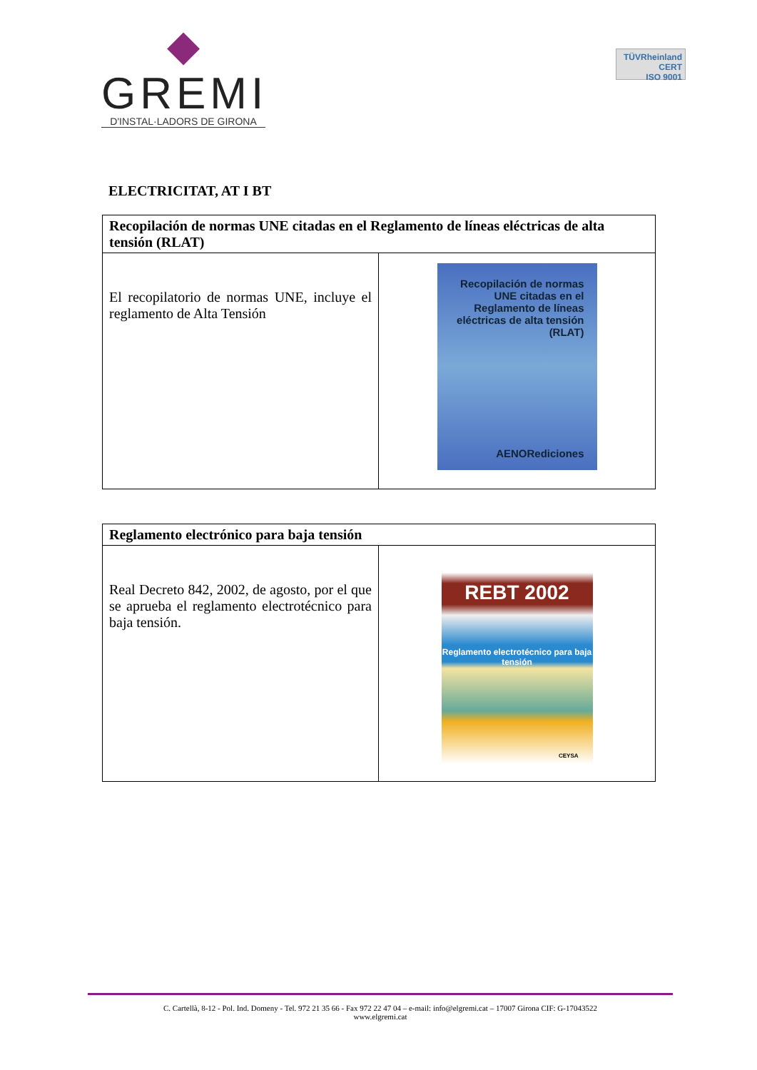◆
GREMI
D'INSTAL·LADORS DE GIRONA
TÜVRheinland
CERT
ISO 9001
ELECTRICITAT, AT I BT
| Recopilación de normas UNE citadas en el Reglamento de líneas eléctricas de alta tensión (RLAT) | |
| --- | --- |
| El recopilatorio de normas UNE, incluye el reglamento de Alta Tensión | Recopilación de normas UNE citadas en el Reglamento de líneas eléctricas de alta tensión (RLAT) AENORediciones |
| Reglamento electrónico para baja tensión | |
| --- | --- |
| Real Decreto 842, 2002, de agosto, por el que se aprueba el reglamento electrotécnico para baja tensión. | REBT 2002 Reglamento electrotécnico para baja tensión CEYSA |
C. Cartellà, 8-12 - Pol. Ind. Domeny - Tel. 972 21 35 66 - Fax 972 22 47 04 – e-mail: info@elgremi.cat – 17007 Girona CIF: G-17043522
www.elgremi.cat